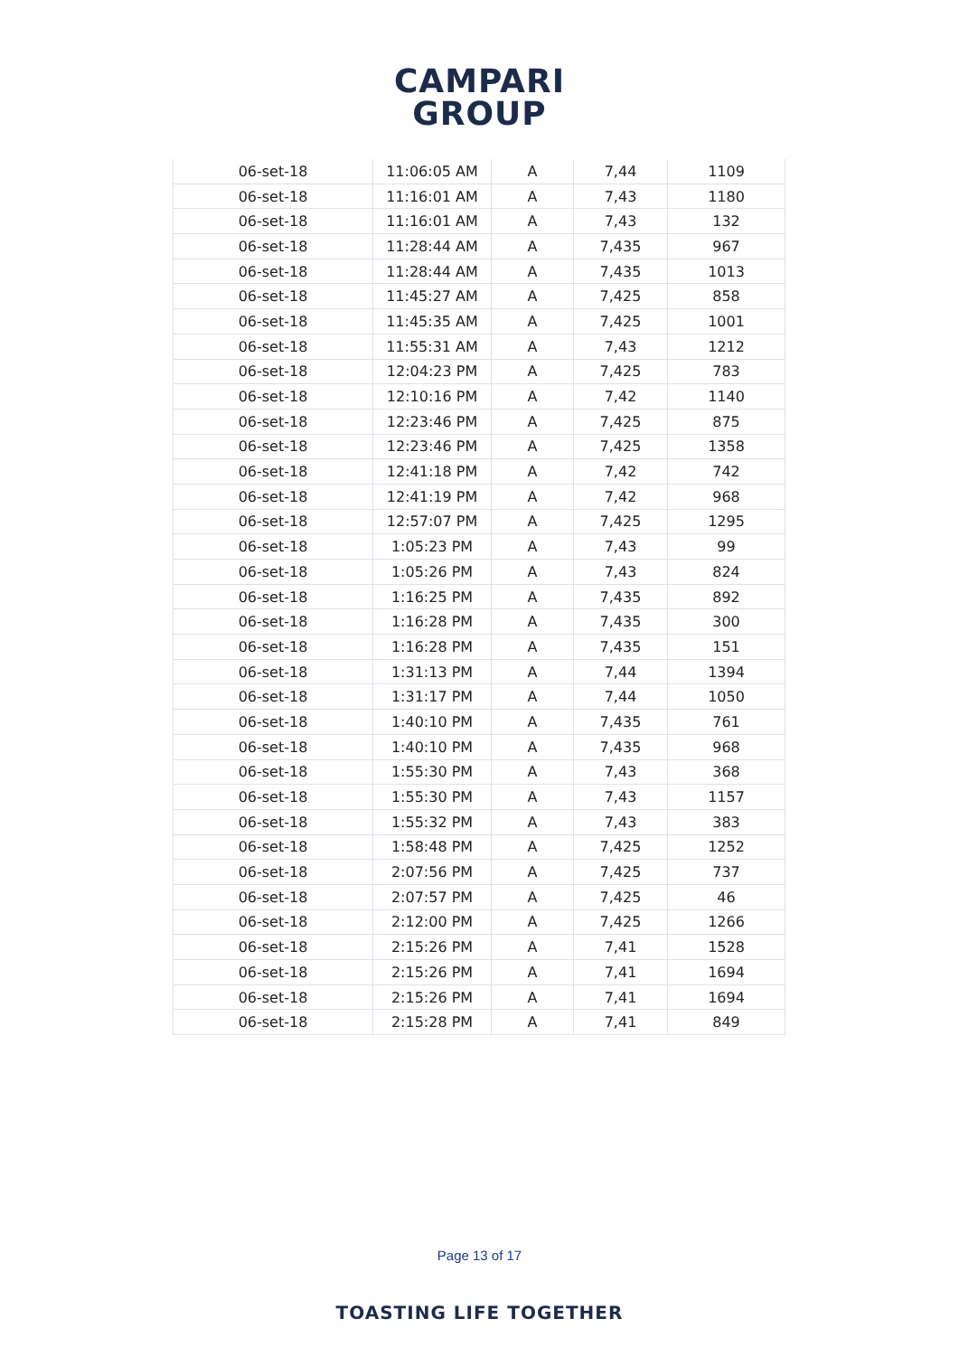CAMPARI
GROUP
| 06-set-18 | 11:06:05 AM | A | 7,44 | 1109 |
| 06-set-18 | 11:16:01 AM | A | 7,43 | 1180 |
| 06-set-18 | 11:16:01 AM | A | 7,43 | 132 |
| 06-set-18 | 11:28:44 AM | A | 7,435 | 967 |
| 06-set-18 | 11:28:44 AM | A | 7,435 | 1013 |
| 06-set-18 | 11:45:27 AM | A | 7,425 | 858 |
| 06-set-18 | 11:45:35 AM | A | 7,425 | 1001 |
| 06-set-18 | 11:55:31 AM | A | 7,43 | 1212 |
| 06-set-18 | 12:04:23 PM | A | 7,425 | 783 |
| 06-set-18 | 12:10:16 PM | A | 7,42 | 1140 |
| 06-set-18 | 12:23:46 PM | A | 7,425 | 875 |
| 06-set-18 | 12:23:46 PM | A | 7,425 | 1358 |
| 06-set-18 | 12:41:18 PM | A | 7,42 | 742 |
| 06-set-18 | 12:41:19 PM | A | 7,42 | 968 |
| 06-set-18 | 12:57:07 PM | A | 7,425 | 1295 |
| 06-set-18 | 1:05:23 PM | A | 7,43 | 99 |
| 06-set-18 | 1:05:26 PM | A | 7,43 | 824 |
| 06-set-18 | 1:16:25 PM | A | 7,435 | 892 |
| 06-set-18 | 1:16:28 PM | A | 7,435 | 300 |
| 06-set-18 | 1:16:28 PM | A | 7,435 | 151 |
| 06-set-18 | 1:31:13 PM | A | 7,44 | 1394 |
| 06-set-18 | 1:31:17 PM | A | 7,44 | 1050 |
| 06-set-18 | 1:40:10 PM | A | 7,435 | 761 |
| 06-set-18 | 1:40:10 PM | A | 7,435 | 968 |
| 06-set-18 | 1:55:30 PM | A | 7,43 | 368 |
| 06-set-18 | 1:55:30 PM | A | 7,43 | 1157 |
| 06-set-18 | 1:55:32 PM | A | 7,43 | 383 |
| 06-set-18 | 1:58:48 PM | A | 7,425 | 1252 |
| 06-set-18 | 2:07:56 PM | A | 7,425 | 737 |
| 06-set-18 | 2:07:57 PM | A | 7,425 | 46 |
| 06-set-18 | 2:12:00 PM | A | 7,425 | 1266 |
| 06-set-18 | 2:15:26 PM | A | 7,41 | 1528 |
| 06-set-18 | 2:15:26 PM | A | 7,41 | 1694 |
| 06-set-18 | 2:15:26 PM | A | 7,41 | 1694 |
| 06-set-18 | 2:15:28 PM | A | 7,41 | 849 |
Page 13 of 17
TOASTING LIFE TOGETHER